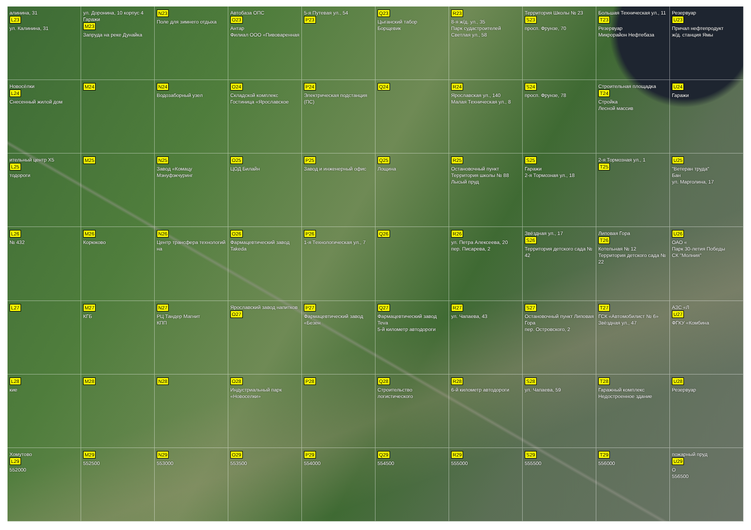алинина, 31
L23
ул. Калинина, 31
ул. Доронина, 10 корпус 4 Гаражи
M23
Запруда на реке Дунайка
N23
Поле для зимнего отдыха
Автобаза ОПС
O23
Антар
Филиал ООО «Пивоваренная
5-я Путевая ул., 54
P23
Q23
Цыганский табор
Борщевик
R23
8-я ж/д. ул., 35
Парк судастроителей
Светлая ул., 58
Территория Школы № 23
S23
просп. Фрунзе, 70
Большая Техническая ул., 11
T23
Резервуар
Микрорайон Нефтебаза
Резервуар
U23
Причал нефтепродукт
ж/д. станция Ямы
Новосёлки
L24
Снесенный жилой дом
M24
N24
Водозаборный узел
O24
Складской комплекс
Гостиница «Ярославское
P24
Электрическая подстанция (ПС)
Q24
R24
Ярославская ул., 140
Малая Техническая ул., 8
S24
просп. Фрунзе, 78
Строительная площадка
T24
Стройка
Лесной массив
U24
Гаражи
ительный центр X5
L25
тодороги
M25
N25
Завод «Комацу Мэнуфэкчуринг
O25
ЦОД Билайн
P25
Завод и инженерный офис
Q25
Лощина
R25
Остановочный пункт Территория школы № 88
Лысый пруд
S25
Гаражи
2-я Тормозная ул., 18
2-я Тормозная ул., 1
T25
U25
"Ветеран труда"
Бан
ул. Марголина, 17
L26
№ 432
M26
Корюково
N26
Центр трансфера технологий на
O26
Фармацевтический завод Takeda
P26
1-я Технологическая ул., 7
Q26
R26
ул. Петра Алексеева, 20
пер. Писарева, 2
Звёздная ул., 17
S26
Территория детского сада № 42
Липовая Гора
T26
Котельная № 12
Территория детского сада № 22
U26
ОАО «
Парк 30-летия Победы
СК "Молния"
L27
M27
КГБ
N27
РЦ Тандер Магнит
КПП
Ярославский завод напитков
O27
P27
Фармацевтический завод «Безен
Q27
Фармацевтический завод Teva
5-й километр автодороги
R27
ул. Чапаева, 43
S27
Остановочный пункт Липовая Гора
пер. Островского, 2
T27
ГСК «Автомобилист № 6»
Звёздная ул., 47
АЗС «Л
U27
ФГКУ «Комбина
L28
кие
M28
N28
O28
Индустриальный парк «Новоселки»
P28
Q28
Строительство логистического
R28
6-й километр автодороги
S28
ул. Чапаева, 59
T28
Гаражный комплекс
Недостроенное здание
U28
Резервуар
Хомутово
L29
552000
M29
552500
N29
553000
O29
553500
P29
554000
Q29
554500
R29
555000
S29
555500
T29
556000
пожарный пруд
U29
О
556500